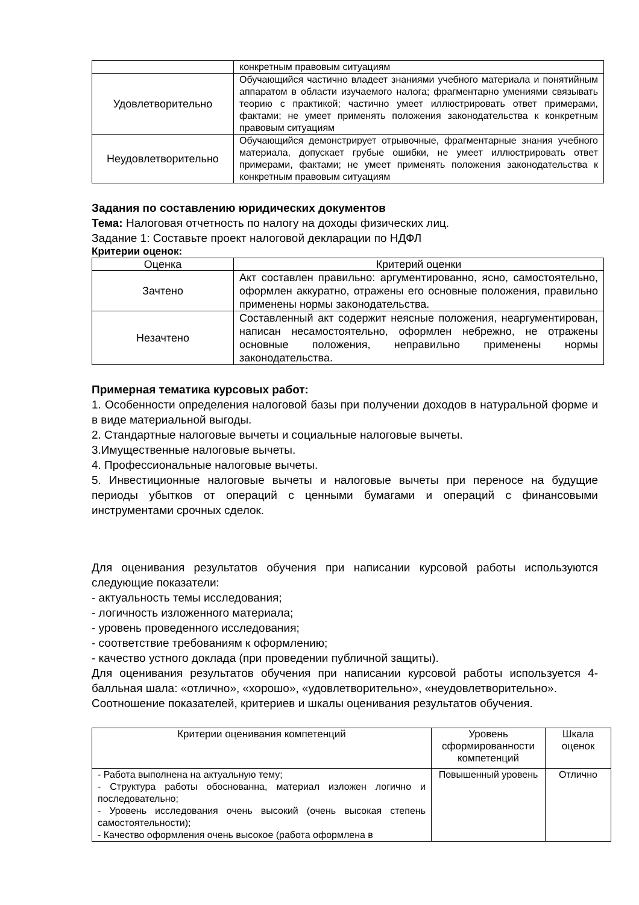| | конкретным правовым ситуациям |
| Удовлетворительно | Обучающийся частично владеет знаниями учебного материала и понятийным аппаратом в области изучаемого налога; фрагментарно умениями связывать теорию с практикой; частично умеет иллюстрировать ответ примерами, фактами; не умеет применять положения законодательства к конкретным правовым ситуациям |
| Неудовлетворительно | Обучающийся демонстрирует отрывочные, фрагментарные знания учебного материала, допускает грубые ошибки, не умеет иллюстрировать ответ примерами, фактами; не умеет применять положения законодательства к конкретным правовым ситуациям |
Задания по составлению юридических документов
Тема: Налоговая отчетность по налогу на доходы физических лиц.
Задание 1: Составьте проект налоговой декларации по НДФЛ
Критерии оценок:
| Оценка | Критерий оценки |
| --- | --- |
| Зачтено | Акт составлен правильно: аргументированно, ясно, самостоятельно, оформлен аккуратно, отражены его основные положения, правильно применены нормы законодательства. |
| Незачтено | Составленный акт содержит неясные положения, неаргументирован, написан несамостоятельно, оформлен небрежно, не отражены основные положения, неправильно применены нормы законодательства. |
Примерная тематика курсовых работ:
1. Особенности определения налоговой базы при получении доходов в натуральной форме и в виде материальной выгоды.
2. Стандартные налоговые вычеты и социальные налоговые вычеты.
3.Имущественные налоговые вычеты.
4. Профессиональные налоговые вычеты.
5. Инвестиционные налоговые вычеты и налоговые вычеты при переносе на будущие периоды убытков от операций с ценными бумагами и операций с финансовыми инструментами срочных сделок.
Для оценивания результатов обучения при написании курсовой работы используются следующие показатели:
- актуальность темы исследования;
- логичность изложенного материала;
- уровень проведенного исследования;
- соответствие требованиям к оформлению;
- качество устного доклада (при проведении публичной защиты).
Для оценивания результатов обучения при написании курсовой работы используется 4-балльная шала: «отлично», «хорошо», «удовлетворительно», «неудовлетворительно».
Соотношение показателей, критериев и шкалы оценивания результатов обучения.
| Критерии оценивания компетенций | Уровень сформированности компетенций | Шкала оценок |
| - Работа выполнена на актуальную тему; - Структура работы обоснованна, материал изложен логично и последовательно; - Уровень исследования очень высокий (очень высокая степень самостоятельности); - Качество оформления очень высокое (работа оформлена в | Повышенный уровень | Отлично |